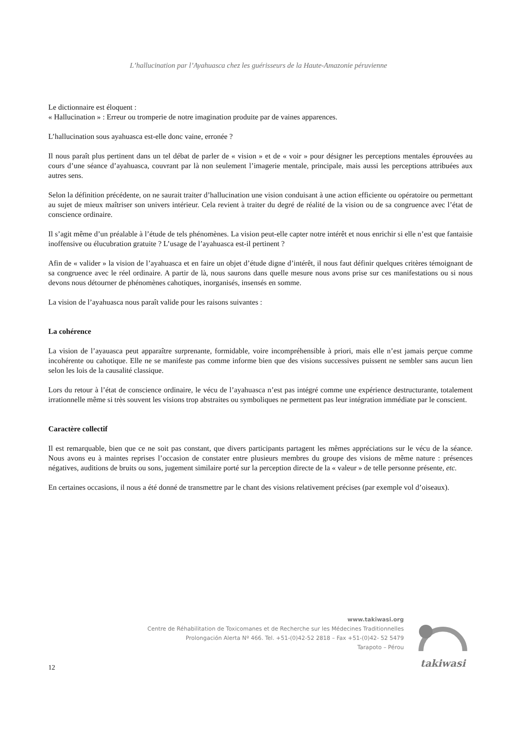L’hallucination par l’Ayahuasca chez les guérisseurs de la Haute-Amazonie péruvienne
Le dictionnaire est éloquent :
« Hallucination » : Erreur ou tromperie de notre imagination produite par de vaines apparences.
L’hallucination sous ayahuasca est-elle donc vaine, erronée ?
Il nous paraît plus pertinent dans un tel débat de parler de « vision » et de « voir » pour désigner les perceptions mentales éprouvées au cours d’une séance d’ayahuasca, couvrant par là non seulement l’imagerie mentale, principale, mais aussi les perceptions attribuées aux autres sens.
Selon la définition précédente, on ne saurait traiter d’hallucination une vision conduisant à une action efficiente ou opératoire ou permettant au sujet de mieux maîtriser son univers intérieur. Cela revient à traiter du degré de réalité de la vision ou de sa congruence avec l’état de conscience ordinaire.
Il s’agit même d’un préalable à l’étude de tels phénomènes. La vision peut-elle capter notre intérêt et nous enrichir si elle n’est que fantaisie inoffensive ou élucubration gratuite ? L’usage de l’ayahuasca est-il pertinent ?
Afin de « valider » la vision de l’ayahuasca et en faire un objet d’étude digne d’intérêt, il nous faut définir quelques critères témoignant de sa congruence avec le réel ordinaire. A partir de là, nous saurons dans quelle mesure nous avons prise sur ces manifestations ou si nous devons nous détourner de phénomènes cahotiques, inorganisés, insensés en somme.
La vision de l’ayahuasca nous paraît valide pour les raisons suivantes :
La cohérence
La vision de l’ayauasca peut apparaître surprenante, formidable, voire incompréhensible à priori, mais elle n’est jamais perçue comme incohérente ou cahotique. Elle ne se manifeste pas comme informe bien que des visions successives puissent ne sembler sans aucun lien selon les lois de la causalité classique.
Lors du retour à l’état de conscience ordinaire, le vécu de l’ayahuasca n’est pas intégré comme une expérience destructurante, totalement irrationnelle même si très souvent les visions trop abstraites ou symboliques ne permettent pas leur intégration immédiate par le conscient.
Caractère collectif
Il est remarquable, bien que ce ne soit pas constant, que divers participants partagent les mêmes appréciations sur le vécu de la séance. Nous avons eu à maintes reprises l’occasion de constater entre plusieurs membres du groupe des visions de même nature : présences négatives, auditions de bruits ou sons, jugement similaire porté sur la perception directe de la « valeur » de telle personne présente, etc.
En certaines occasions, il nous a été donné de transmettre par le chant des visions relativement précises (par exemple vol d’oiseaux).
www.takiwasi.org
Centre de Réhabilitation de Toxicomanes et de Recherche sur les Médecines Traditionnelles
Prolongación Alerta Nº 466. Tel. +51-(0)42-52 2818 – Fax +51-(0)42- 52 5479
Tarapoto – Pérou
takiwasi
12